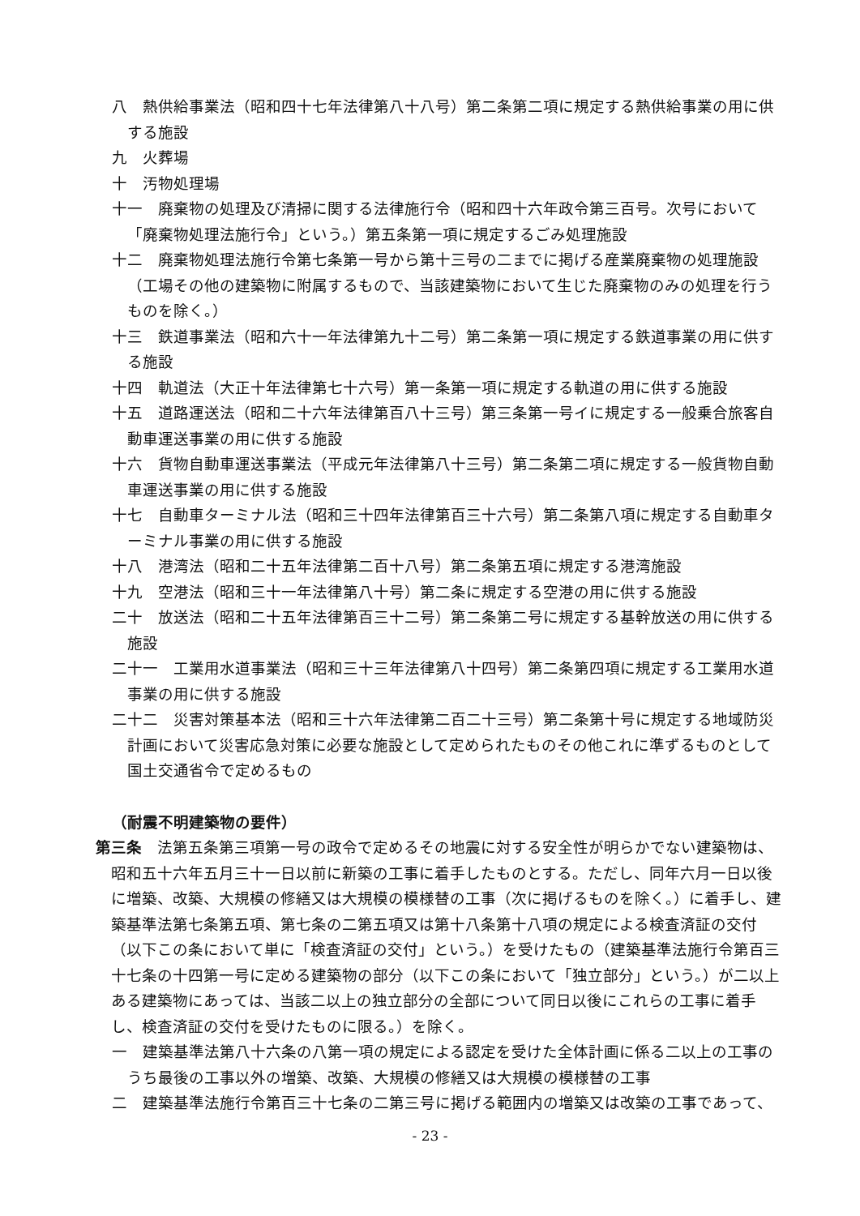八　熱供給事業法（昭和四十七年法律第八十八号）第二条第二項に規定する熱供給事業の用に供する施設
九　火葬場
十　汚物処理場
十一　廃棄物の処理及び清掃に関する法律施行令（昭和四十六年政令第三百号。次号において「廃棄物処理法施行令」という。）第五条第一項に規定するごみ処理施設
十二　廃棄物処理法施行令第七条第一号から第十三号の二までに掲げる産業廃棄物の処理施設（工場その他の建築物に附属するもので、当該建築物において生じた廃棄物のみの処理を行うものを除く。）
十三　鉄道事業法（昭和六十一年法律第九十二号）第二条第一項に規定する鉄道事業の用に供する施設
十四　軌道法（大正十年法律第七十六号）第一条第一項に規定する軌道の用に供する施設
十五　道路運送法（昭和二十六年法律第百八十三号）第三条第一号イに規定する一般乗合旅客自動車運送事業の用に供する施設
十六　貨物自動車運送事業法（平成元年法律第八十三号）第二条第二項に規定する一般貨物自動車運送事業の用に供する施設
十七　自動車ターミナル法（昭和三十四年法律第百三十六号）第二条第八項に規定する自動車ターミナル事業の用に供する施設
十八　港湾法（昭和二十五年法律第二百十八号）第二条第五項に規定する港湾施設
十九　空港法（昭和三十一年法律第八十号）第二条に規定する空港の用に供する施設
二十　放送法（昭和二十五年法律第百三十二号）第二条第二号に規定する基幹放送の用に供する施設
二十一　工業用水道事業法（昭和三十三年法律第八十四号）第二条第四項に規定する工業用水道事業の用に供する施設
二十二　災害対策基本法（昭和三十六年法律第二百二十三号）第二条第十号に規定する地域防災計画において災害応急対策に必要な施設として定められたものその他これに準ずるものとして国土交通省令で定めるもの
（耐震不明建築物の要件）
第三条　法第五条第三項第一号の政令で定めるその地震に対する安全性が明らかでない建築物は、昭和五十六年五月三十一日以前に新築の工事に着手したものとする。ただし、同年六月一日以後に増築、改築、大規模の修繕又は大規模の模様替の工事（次に掲げるものを除く。）に着手し、建築基準法第七条第五項、第七条の二第五項又は第十八条第十八項の規定による検査済証の交付（以下この条において単に「検査済証の交付」という。）を受けたもの（建築基準法施行令第百三十七条の十四第一号に定める建築物の部分（以下この条において「独立部分」という。）が二以上ある建築物にあっては、当該二以上の独立部分の全部について同日以後にこれらの工事に着手し、検査済証の交付を受けたものに限る。）を除く。
一　建築基準法第八十六条の八第一項の規定による認定を受けた全体計画に係る二以上の工事のうち最後の工事以外の増築、改築、大規模の修繕又は大規模の模様替の工事
二　建築基準法施行令第百三十七条の二第三号に掲げる範囲内の増築又は改築の工事であって、
- 23 -